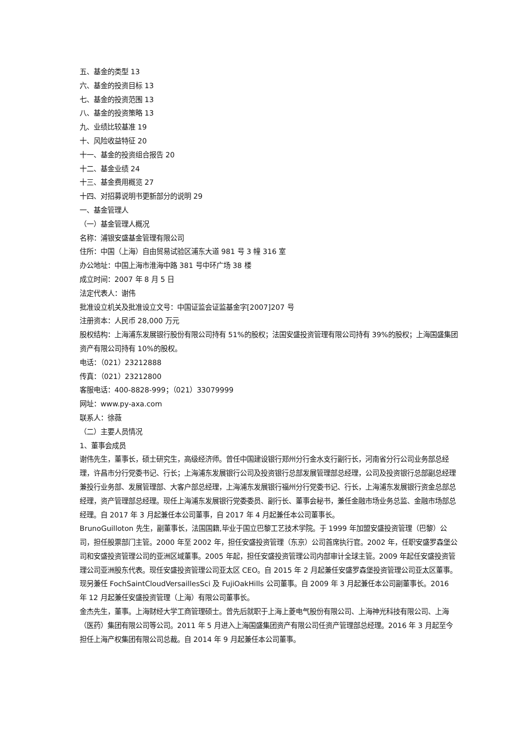五、基金的类型 13
六、基金的投资目标 13
七、基金的投资范围 13
八、基金的投资策略 13
九、业绩比较基准 19
十、风险收益特征 20
十一、基金的投资组合报告 20
十二、基金业绩 24
十三、基金费用概览 27
十四、对招募说明书更新部分的说明 29
一、基金管理人
（一）基金管理人概况
名称：浦银安盛基金管理有限公司
住所：中国（上海）自由贸易试验区浦东大道 981 号 3 幢 316 室
办公地址：中国上海市淮海中路 381 号中环广场 38 楼
成立时间：2007 年 8 月 5 日
法定代表人：谢伟
批准设立机关及批准设立文号：中国证监会证监基金字[2007]207 号
注册资本：人民币 28,000 万元
股权结构：上海浦东发展银行股份有限公司持有 51%的股权；法国安盛投资管理有限公司持有 39%的股权；上海国盛集团资产有限公司持有 10%的股权。
电话：（021）23212888
传真：（021）23212800
客服电话：400-8828-999；（021）33079999
网址：www.py-axa.com
联系人：徐薇
（二）主要人员情况
1、董事会成员
谢伟先生，董事长，硕士研究生，高级经济师。曾任中国建设银行郑州分行金水支行副行长，河南省分行公司业务部总经理，许昌市分行党委书记、行长；上海浦东发展银行公司及投资银行总部发展管理部总经理，公司及投资银行总部副总经理兼投行业务部、发展管理部、大客户部总经理，上海浦东发展银行福州分行党委书记、行长，上海浦东发展银行资金总部总经理，资产管理部总经理。现任上海浦东发展银行党委委员、副行长、董事会秘书，兼任金融市场业务总监、金融市场部总经理。自 2017 年 3 月起兼任本公司董事，自 2017 年 4 月起兼任本公司董事长。
BrunoGuilloton 先生，副董事长，法国国籍,毕业于国立巴黎工艺技术学院。于 1999 年加盟安盛投资管理（巴黎）公司，担任股票部门主管。2000 年至 2002 年，担任安盛投资管理（东京）公司首席执行官。2002 年，任职安盛罗森堡公司和安盛投资管理公司的亚洲区域董事。2005 年起，担任安盛投资管理公司内部审计全球主管。2009 年起任安盛投资管理公司亚洲股东代表。现任安盛投资管理公司亚太区 CEO。自 2015 年 2 月起兼任安盛罗森堡投资管理公司亚太区董事。现另兼任 FochSaintCloudVersaillesSci 及 FujiOakHills 公司董事。自 2009 年 3 月起兼任本公司副董事长。2016 年 12 月起兼任安盛投资管理（上海）有限公司董事长。
金杰先生，董事。上海财经大学工商管理硕士。曾先后就职于上海上菱电气股份有限公司、上海神光科技有限公司、上海（医药）集团有限公司等公司。2011 年 5 月进入上海国盛集团资产有限公司任资产管理部总经理。2016 年 3 月起至今担任上海产权集团有限公司总裁。自 2014 年 9 月起兼任本公司董事。